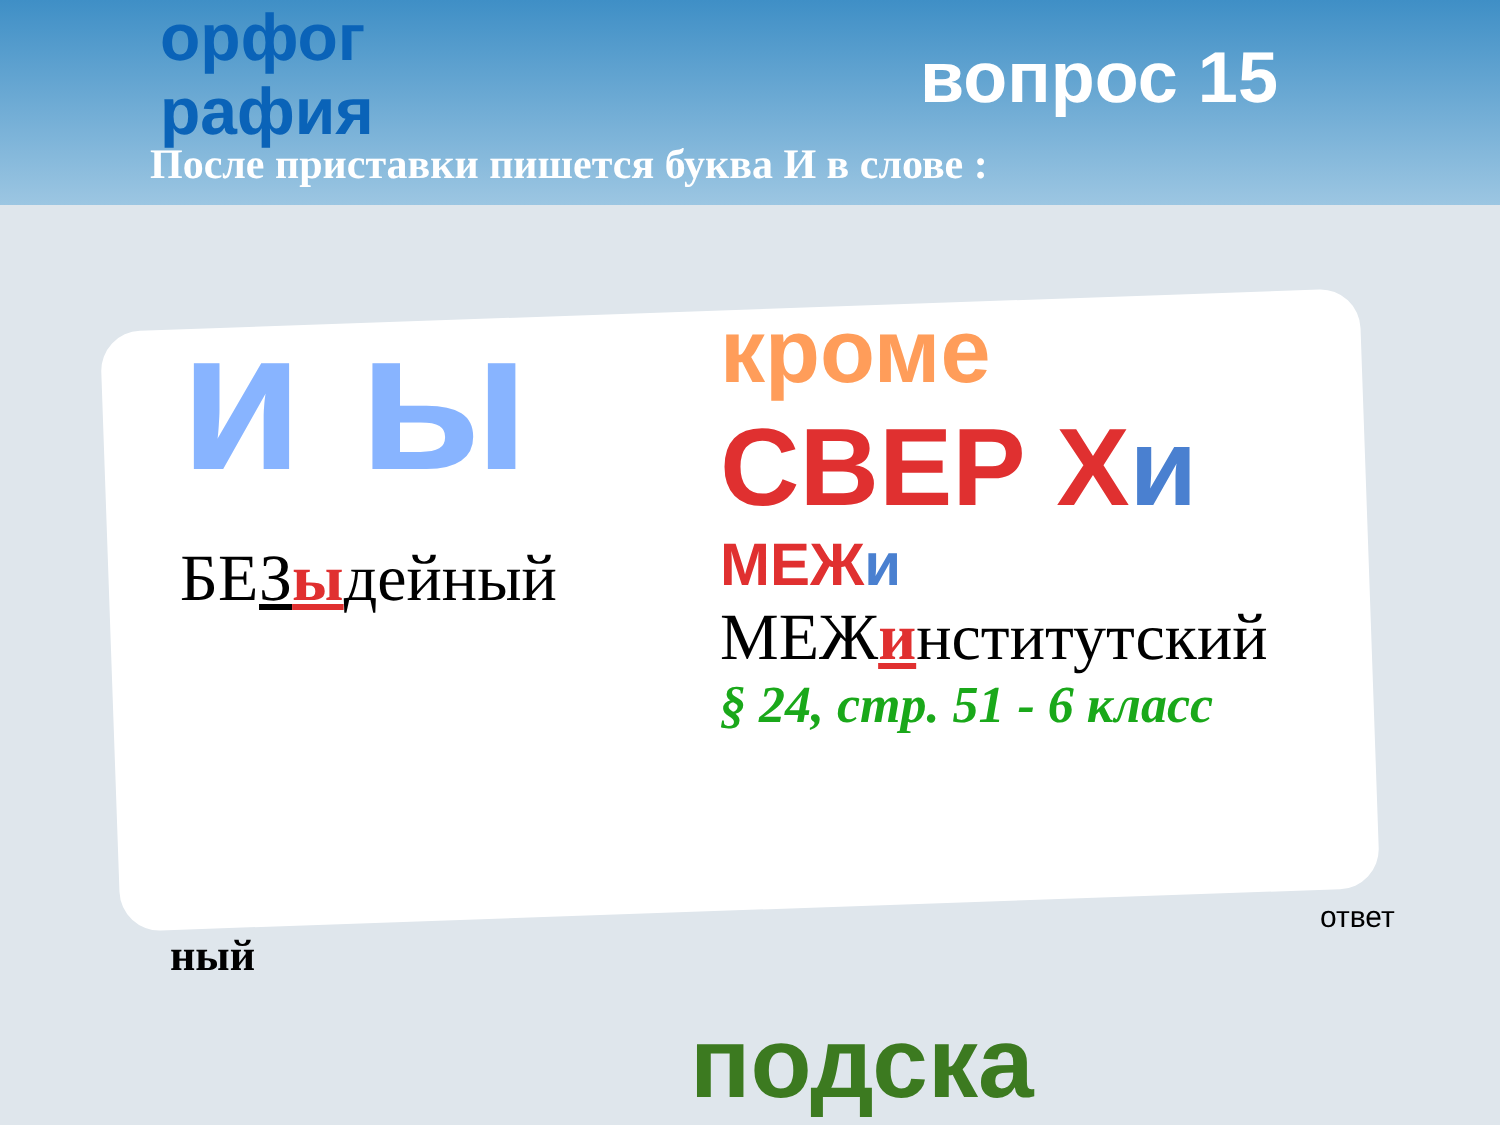орфог рафия
вопрос 15
После приставки пишется буква И в слове :
и ы
БЕЗыдейный
кроме
СВЕР Хи
МЕЖи
МЕЖинститутский
§ 24, стр. 51 - 6 класс
ный
ответ
подска